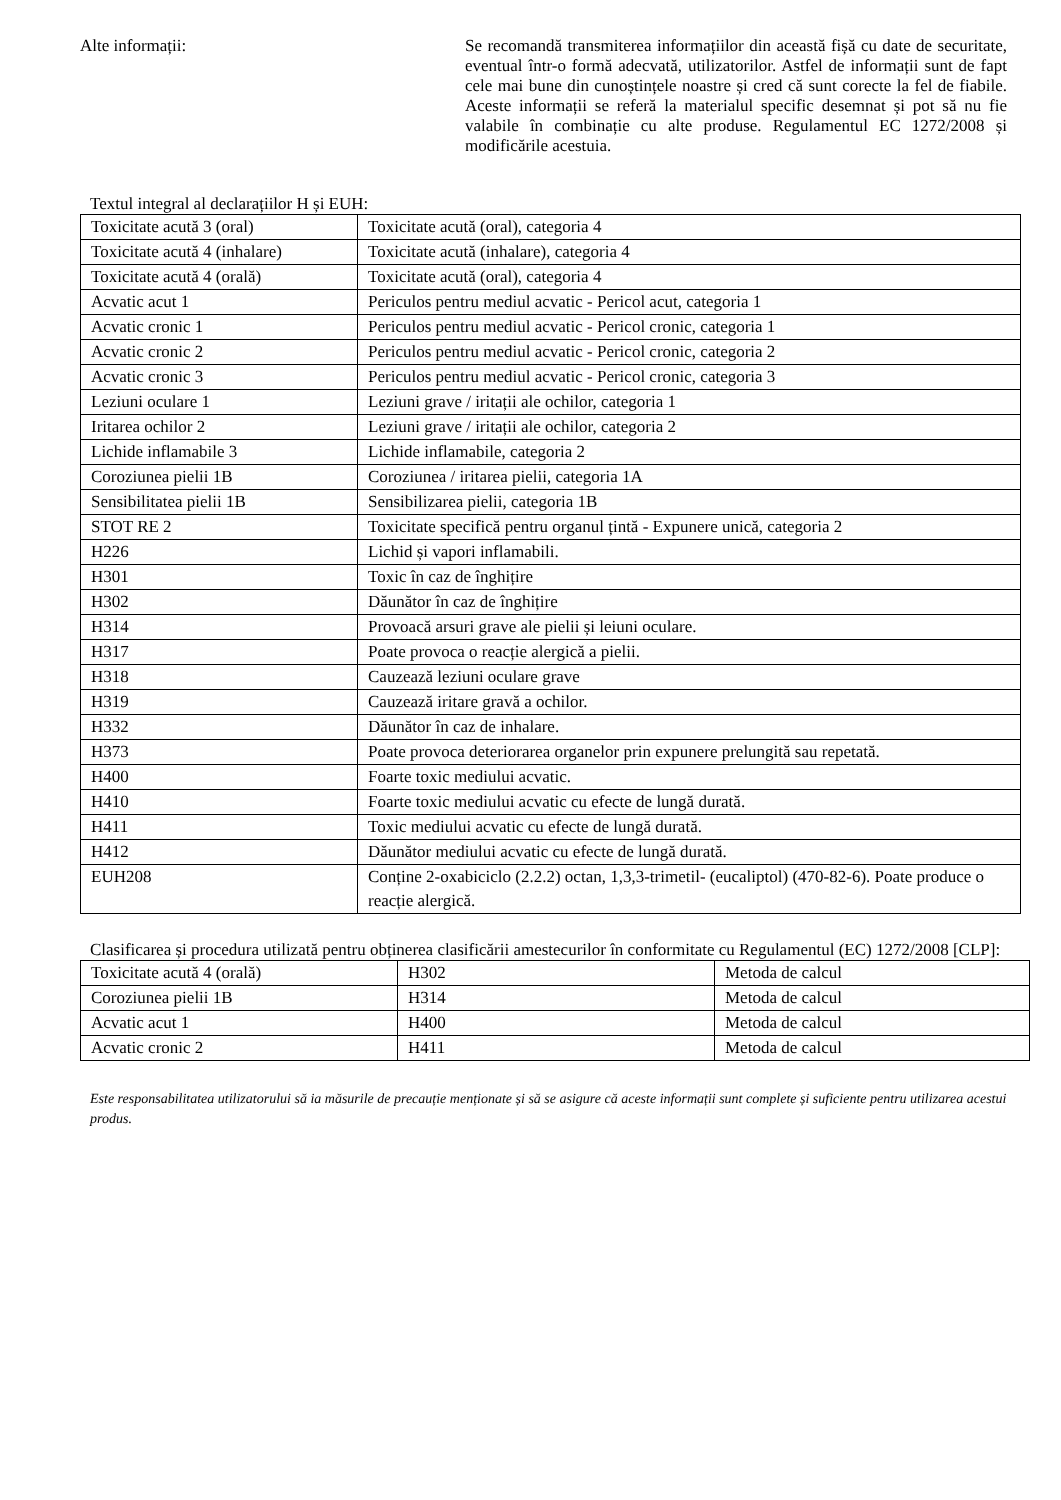Alte informații: Se recomandă transmiterea informațiilor din această fișă cu date de securitate, eventual într-o formă adecvată, utilizatorilor. Astfel de informații sunt de fapt cele mai bune din cunoștințele noastre și cred că sunt corecte la fel de fiabile. Aceste informații se referă la materialul specific desemnat și pot să nu fie valabile în combinație cu alte produse. Regulamentul EC 1272/2008 și modificările acestuia.
Textul integral al declarațiilor H și EUH:
| Toxicitate acută 3 (oral) | Toxicitate acută (oral), categoria 4 |
| Toxicitate acută 4 (inhalare) | Toxicitate acută (inhalare), categoria 4 |
| Toxicitate acută 4 (orală) | Toxicitate acută (oral), categoria 4 |
| Acvatic acut 1 | Periculos pentru mediul acvatic - Pericol acut, categoria 1 |
| Acvatic cronic 1 | Periculos pentru mediul acvatic - Pericol cronic, categoria 1 |
| Acvatic cronic 2 | Periculos pentru mediul acvatic - Pericol cronic, categoria 2 |
| Acvatic cronic 3 | Periculos pentru mediul acvatic - Pericol cronic, categoria 3 |
| Leziuni oculare 1 | Leziuni grave / iritații ale ochilor, categoria 1 |
| Iritarea ochilor 2 | Leziuni grave / iritații ale ochilor, categoria 2 |
| Lichide inflamabile 3 | Lichide inflamabile, categoria 2 |
| Coroziunea pielii 1B | Coroziunea / iritarea pielii, categoria 1A |
| Sensibilitatea pielii 1B | Sensibilizarea pielii, categoria 1B |
| STOT RE 2 | Toxicitate specifică pentru organul țintă - Expunere unică, categoria 2 |
| H226 | Lichid și vapori inflamabili. |
| H301 | Toxic în caz de înghițire |
| H302 | Dăunător în caz de înghițire |
| H314 | Provoacă arsuri grave ale pielii și leiuni oculare. |
| H317 | Poate provoca o reacție alergică a pielii. |
| H318 | Cauzează leziuni oculare grave |
| H319 | Cauzează iritare gravă a ochilor. |
| H332 | Dăunător în caz de inhalare. |
| H373 | Poate provoca deteriorarea organelor prin expunere prelungită sau repetată. |
| H400 | Foarte toxic mediului acvatic. |
| H410 | Foarte toxic mediului acvatic cu efecte de lungă durată. |
| H411 | Toxic mediului acvatic cu efecte de lungă durată. |
| H412 | Dăunător mediului acvatic cu efecte de lungă durată. |
| EUH208 | Conține 2-oxabiciclo (2.2.2) octan, 1,3,3-trimetil- (eucaliptol) (470-82-6). Poate produce o reacție alergică. |
Clasificarea și procedura utilizată pentru obținerea clasificării amestecurilor în conformitate cu Regulamentul (EC) 1272/2008 [CLP]:
| Toxicitate acută 4 (orală) | H302 | Metoda de calcul |
| Coroziunea pielii 1B | H314 | Metoda de calcul |
| Acvatic acut 1 | H400 | Metoda de calcul |
| Acvatic cronic 2 | H411 | Metoda de calcul |
Este responsabilitatea utilizatorului să ia măsurile de precauție menționate și să se asigure că aceste informații sunt complete și suficiente pentru utilizarea acestui produs.